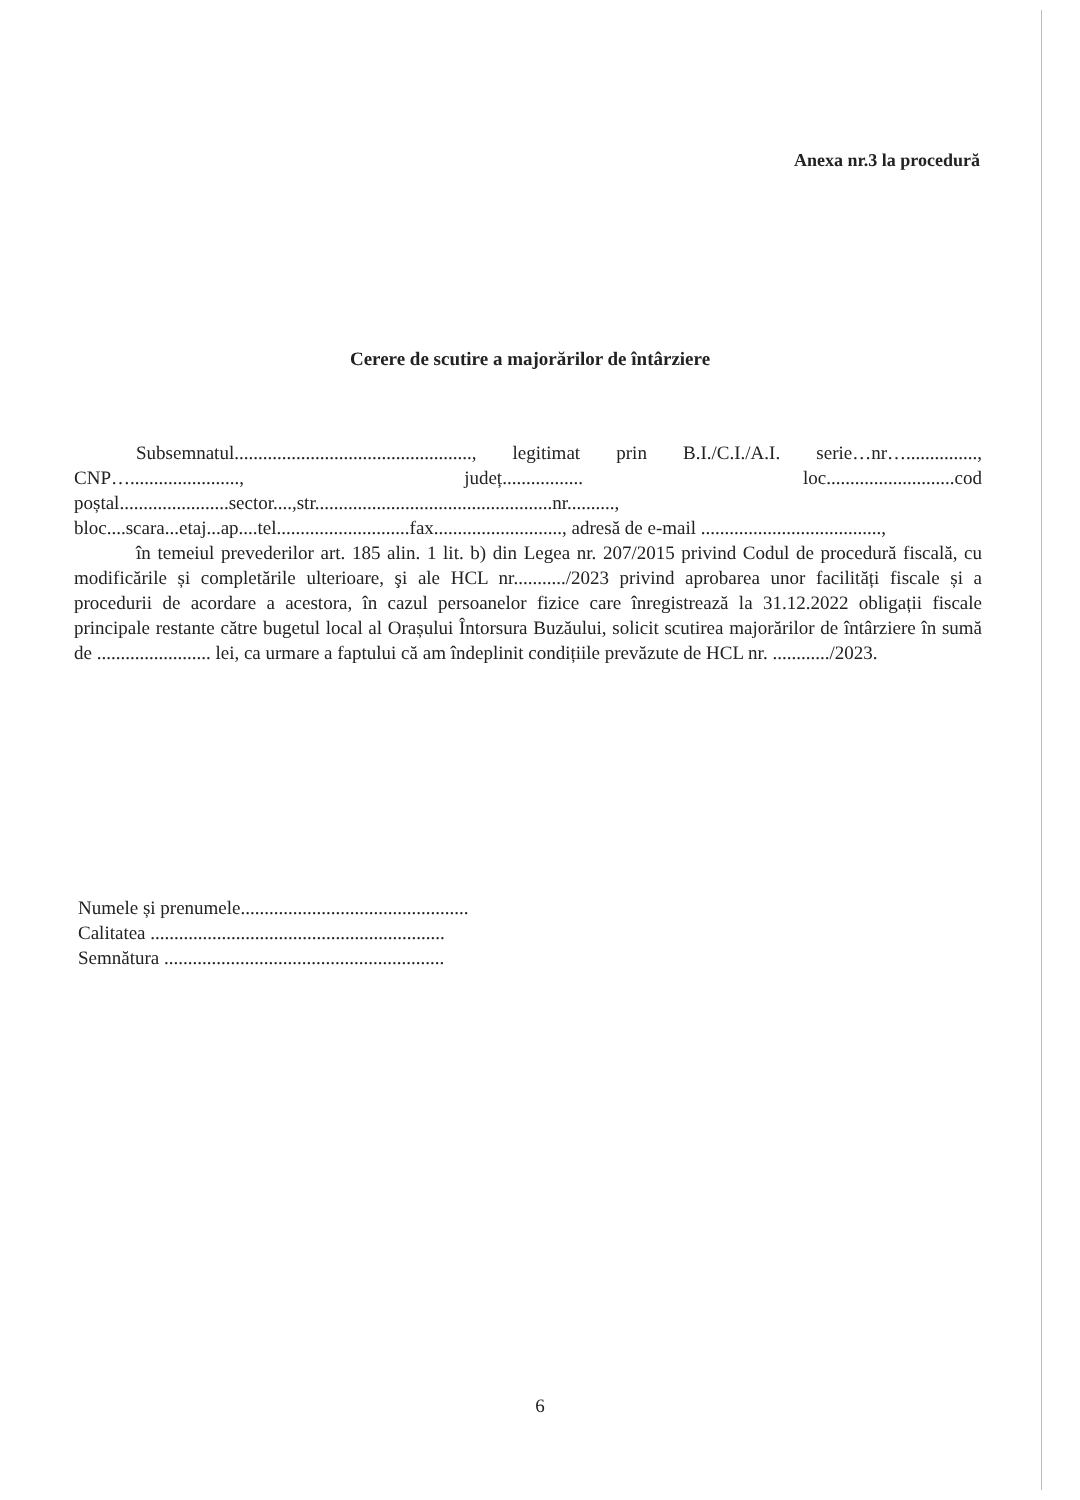Anexa nr.3 la procedură
Cerere de scutire a majorărilor de întârziere
Subsemnatul.................................................., legitimat prin B.I./C.I./A.I. serie…nr…..............., CNP…......................., județ................. loc...........................cod poștal.......................sector....,str..................................................nr.........., bloc....scara...etaj...ap....tel............................fax..........................., adresă de e-mail ......................................,
în temeiul prevederilor art. 185 alin. 1 lit. b) din Legea nr. 207/2015 privind Codul de procedură fiscală, cu modificările și completările ulterioare, şi ale HCL nr.........../2023 privind aprobarea unor facilități fiscale și a procedurii de acordare a acestora, în cazul persoanelor fizice care înregistrează la 31.12.2022 obligații fiscale principale restante către bugetul local al Orașului Întorsura Buzăului, solicit scutirea majorărilor de întârziere în sumă de ........................ lei, ca urmare a faptului că am îndeplinit condițiile prevăzute de HCL nr. ............/2023.
Numele și prenumele................................................
Calitatea ..............................................................
Semnătura ...........................................................
6